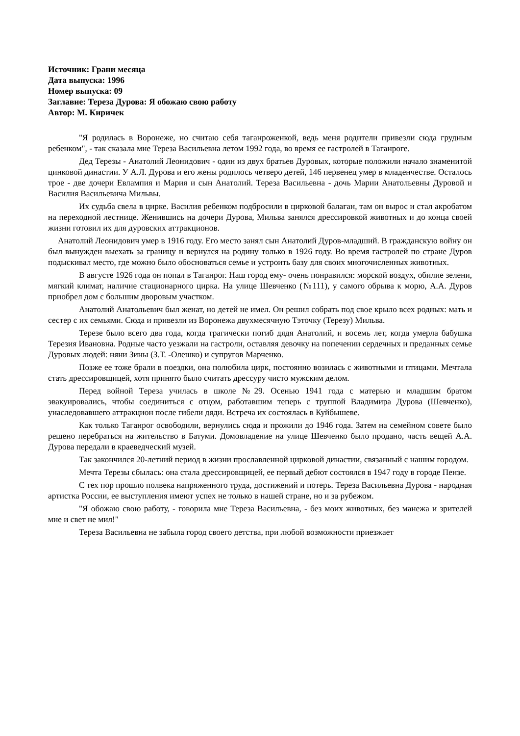Источник: Грани месяца
Дата выпуска: 1996
Номер выпуска: 09
Заглавие: Тереза Дурова: Я обожаю свою работу
Автор: М. Киричек
"Я родилась в Воронеже, но считаю себя таганроженкой, ведь меня родители привезли сюда грудным ребенком", - так сказала мне Тереза Васильевна летом 1992 года, во время ее гастролей в Таганроге.
Дед Терезы - Анатолий Леонидович - один из двух братьев Дуровых, которые положили начало знаменитой цинковой династии. У А.Л. Дурова и его жены родилось четверо детей, 146 первенец умер в младенчестве. Осталось трое - две дочери Евлампия и Мария и сын Анатолий. Тереза Васильевна - дочь Марии Анатольевны Дуровой и Василия Васильевича Мильвы.
Их судьба свела в цирке. Василия ребенком подбросили в цирковой балаган, там он вырос и стал акробатом на переходной лестнице. Женившись на дочери Дурова, Мильва занялся дрессировкой животных и до конца своей жизни готовил их для дуровских аттракционов.
Анатолий Леонидович умер в 1916 году. Его место занял сын Анатолий Дуров-младший. В гражданскую войну он был вынужден выехать за границу и вернулся на родину только в 1926 году. Во время гастролей по стране Дуров подыскивал место, где можно было обосноваться семье и устроить базу для своих многочисленных животных.
В августе 1926 года он попал в Таганрог. Наш город ему- очень понравился: морской воздух, обилие зелени, мягкий климат, наличие стационарного цирка. На улице Шевченко (№111), у самого обрыва к морю, А.А. Дуров приобрел дом с большим дворовым участком.
Анатолий Анатольевич был женат, но детей не имел. Он решил собрать под свое крыло всех родных: мать и сестер с их семьями. Сюда и привезли из Воронежа двухмесячную Тэточку (Терезу) Мильва.
Терезе было всего два года, когда трагически погиб дядя Анатолий, и восемь лет, когда умерла бабушка Терезия Ивановна. Родные часто уезжали на гастроли, оставляя девочку на попечении сердечных и преданных семье Дуровых людей: няни Зины (З.Т. -Олешко) и супругов Марченко.
Позже ее тоже брали в поездки, она полюбила цирк, постоянно возилась с животными и птицами. Мечтала стать дрессировщицей, хотя принято было считать дрессуру чисто мужским делом.
Перед войной Тереза училась в школе №29. Осенью 1941 года с матерью и младшим братом эвакуировались, чтобы соединиться с отцом, работавшим теперь с труппой Владимира Дурова (Шевченко), унаследовавшего аттракцион после гибели дяди. Встреча их состоялась в Куйбышеве.
Как только Таганрог освободили, вернулись сюда и прожили до 1946 года. Затем на семейном совете было решено перебраться на жительство в Батуми. Домовладение на улице Шевченко было продано, часть вещей А.А. Дурова передали в краеведческий музей.
Так закончился 20-летний период в жизни прославленной цирковой династии, связанный с нашим городом.
Мечта Терезы сбылась: она стала дрессировщицей, ее первый дебют состоялся в 1947 году в городе Пензе.
С тех пор прошло полвека напряженного труда, достижений и потерь. Тереза Васильевна Дурова - народная артистка России, ее выступления имеют успех не только в нашей стране, но и за рубежом.
"Я обожаю свою работу, - говорила мне Тереза Васильевна, - без моих животных, без манежа и зрителей мне и свет не мил!"
Тереза Васильевна не забыла город своего детства, при любой возможности приезжает